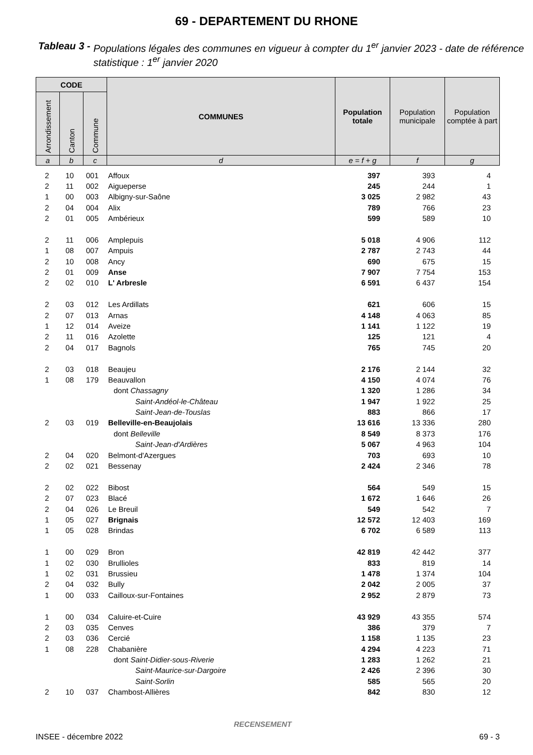69 - DEPARTEMENT DU RHONE
Tableau 3 - Populations légales des communes en vigueur à compter du 1<sup>er</sup> janvier 2023 - date de référence statistique : 1<sup>er</sup> janvier 2020
| CODE | | | COMMUNES | Population totale | Population municipale | Population comptée à part |
| --- | --- | --- | --- | --- | --- | --- |
| Arrondissement | Canton | Commune | | | | |
| a | b | c | d | e = f + g | f | g |
| 2 | 10 | 001 | Affoux | 397 | 393 | 4 | |
| 2 | 11 | 002 | Aigueperse | 245 | 244 | 1 | |
| 1 | 00 | 003 | Albigny-sur-Saône | 3 025 | 2 982 | 43 | |
| 2 | 04 | 004 | Alix | 789 | 766 | 23 | |
| 2 | 01 | 005 | Ambérieux | 599 | 589 | 10 | |
| 2 | 11 | 006 | Amplepuis | 5 018 | 4 906 | 112 | |
| 1 | 08 | 007 | Ampuis | 2 787 | 2 743 | 44 | |
| 2 | 10 | 008 | Ancy | 690 | 675 | 15 | |
| 2 | 01 | 009 | Anse | 7 907 | 7 754 | 153 | |
| 2 | 02 | 010 | L' Arbresle | 6 591 | 6 437 | 154 | |
| 2 | 03 | 012 | Les Ardillats | 621 | 606 | 15 | |
| 2 | 07 | 013 | Arnas | 4 148 | 4 063 | 85 | |
| 1 | 12 | 014 | Aveize | 1 141 | 1 122 | 19 | |
| 2 | 11 | 016 | Azolette | 125 | 121 | 4 | |
| 2 | 04 | 017 | Bagnols | 765 | 745 | 20 | |
| 2 | 03 | 018 | Beaujeu | 2 176 | 2 144 | 32 | |
| 1 | 08 | 179 | Beauvallon | 4 150 | 4 074 | 76 | |
| | | | dont Chassagny | 1 320 | 1 286 | 34 | |
| | | | Saint-Andéol-le-Château | 1 947 | 1 922 | 25 | |
| | | | Saint-Jean-de-Touslas | 883 | 866 | 17 | |
| 2 | 03 | 019 | Belleville-en-Beaujolais | 13 616 | 13 336 | 280 | |
| | | | dont Belleville | 8 549 | 8 373 | 176 | |
| | | | Saint-Jean-d'Ardières | 5 067 | 4 963 | 104 | |
| 2 | 04 | 020 | Belmont-d'Azergues | 703 | 693 | 10 | |
| 2 | 02 | 021 | Bessenay | 2 424 | 2 346 | 78 | |
| 2 | 02 | 022 | Bibost | 564 | 549 | 15 | |
| 2 | 07 | 023 | Blacé | 1 672 | 1 646 | 26 | |
| 2 | 04 | 026 | Le Breuil | 549 | 542 | 7 | |
| 1 | 05 | 027 | Brignais | 12 572 | 12 403 | 169 | |
| 1 | 05 | 028 | Brindas | 6 702 | 6 589 | 113 | |
| 1 | 00 | 029 | Bron | 42 819 | 42 442 | 377 | |
| 1 | 02 | 030 | Brullioles | 833 | 819 | 14 | |
| 1 | 02 | 031 | Brussieu | 1 478 | 1 374 | 104 | |
| 2 | 04 | 032 | Bully | 2 042 | 2 005 | 37 | |
| 1 | 00 | 033 | Cailloux-sur-Fontaines | 2 952 | 2 879 | 73 | |
| 1 | 00 | 034 | Caluire-et-Cuire | 43 929 | 43 355 | 574 | |
| 2 | 03 | 035 | Cenves | 386 | 379 | 7 | |
| 2 | 03 | 036 | Cercié | 1 158 | 1 135 | 23 | |
| 1 | 08 | 228 | Chabanière | 4 294 | 4 223 | 71 | |
| | | | dont Saint-Didier-sous-Riverie | 1 283 | 1 262 | 21 | |
| | | | Saint-Maurice-sur-Dargoire | 2 426 | 2 396 | 30 | |
| | | | Saint-Sorlin | 585 | 565 | 20 | |
| 2 | 10 | 037 | Chambost-Allières | 842 | 830 | 12 | |
RECENSEMENT
INSEE - décembre 2022 69 - 3